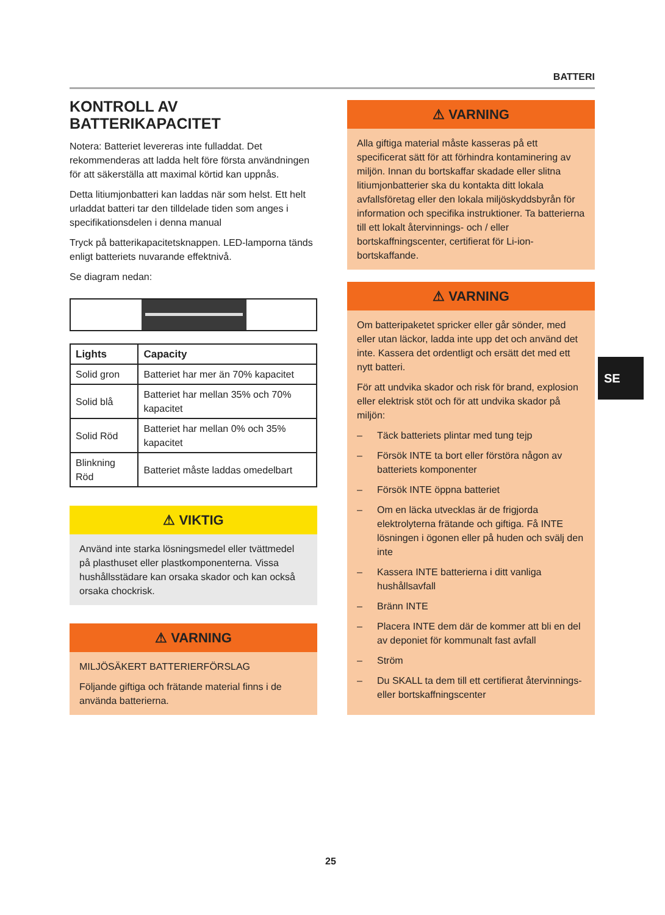BATTERI
KONTROLL AV BATTERIKAPACITET
Notera: Batteriet levereras inte fulladdat. Det rekommenderas att ladda helt före första användningen för att säkerställa att maximal körtid kan uppnås.
Detta litiumjonbatteri kan laddas när som helst. Ett helt urladdat batteri tar den tilldelade tiden som anges i specifikationsdelen i denna manual
Tryck på batterikapacitetsknappen. LED-lamporna tänds enligt batteriets nuvarande effektnivå.
Se diagram nedan:
| Lights | Capacity |
| --- | --- |
| Solid gron | Batteriet har mer än 70% kapacitet |
| Solid blå | Batteriet har mellan 35% och 70% kapacitet |
| Solid Röd | Batteriet har mellan 0% och 35% kapacitet |
| Blinkning Röd | Batteriet måste laddas omedelbart |
⚠ VIKTIG
Använd inte starka lösningsmedel eller tvättmedel på plasthuset eller plastkomponenterna. Vissa hushållsstädare kan orsaka skador och kan också orsaka chockrisk.
⚠ VARNING
MILJÖSÄKERT BATTERIERFÖRSLAG
Följande giftiga och frätande material finns i de använda batterierna.
⚠ VARNING
Alla giftiga material måste kasseras på ett specificerat sätt för att förhindra kontaminering av miljön. Innan du bortskaffar skadade eller slitna litiumjonbatterier ska du kontakta ditt lokala avfallsföretag eller den lokala miljöskyddsbyrån för information och specifika instruktioner. Ta batterierna till ett lokalt återvinnings- och / eller bortskaffningscenter, certifierat för Li-ion-bortskaffande.
⚠ VARNING
Om batteripaketet spricker eller går sönder, med eller utan läckor, ladda inte upp det och använd det inte. Kassera det ordentligt och ersätt det med ett nytt batteri.
För att undvika skador och risk för brand, explosion eller elektrisk stöt och för att undvika skador på miljön:
– Täck batteriets plintar med tung tejp
– Försök INTE ta bort eller förstöra någon av batteriets komponenter
– Försök INTE öppna batteriet
– Om en läcka utvecklas är de frigjorda elektrolyterna frätande och giftiga. Få INTE lösningen i ögonen eller på huden och svälj den inte
– Kassera INTE batterierna i ditt vanliga hushållsavfall
– Bränn INTE
– Placera INTE dem där de kommer att bli en del av deponiet för kommunalt fast avfall
– Ström
– Du SKALL ta dem till ett certifierat återvinnings- eller bortskaffningscenter
SE
25